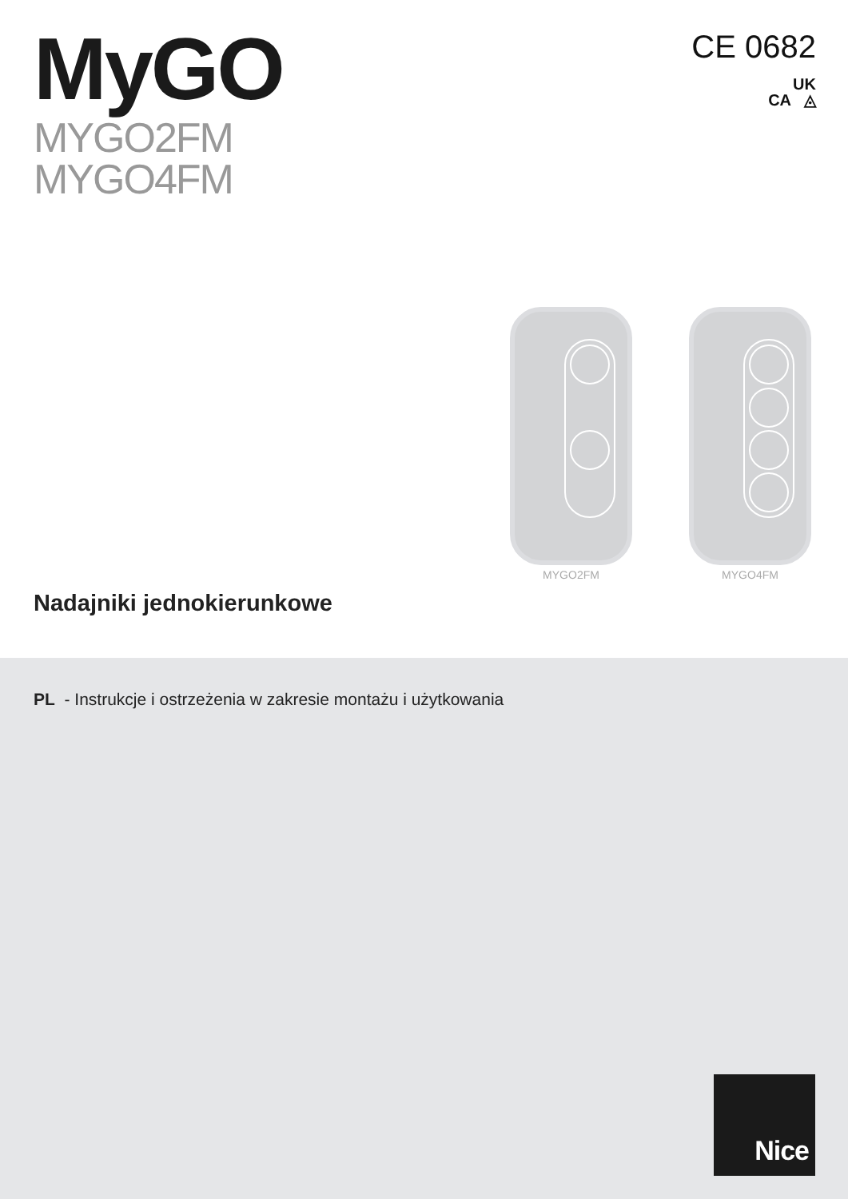MyGO
MYGO2FM
MYGO4FM
CE 0682
UK
CA ◬
MYGO2FM MYGO4FM
Nadajniki jednokierunkowe
PL - Instrukcje i ostrzeżenia w zakresie montażu i użytkowania
Nice